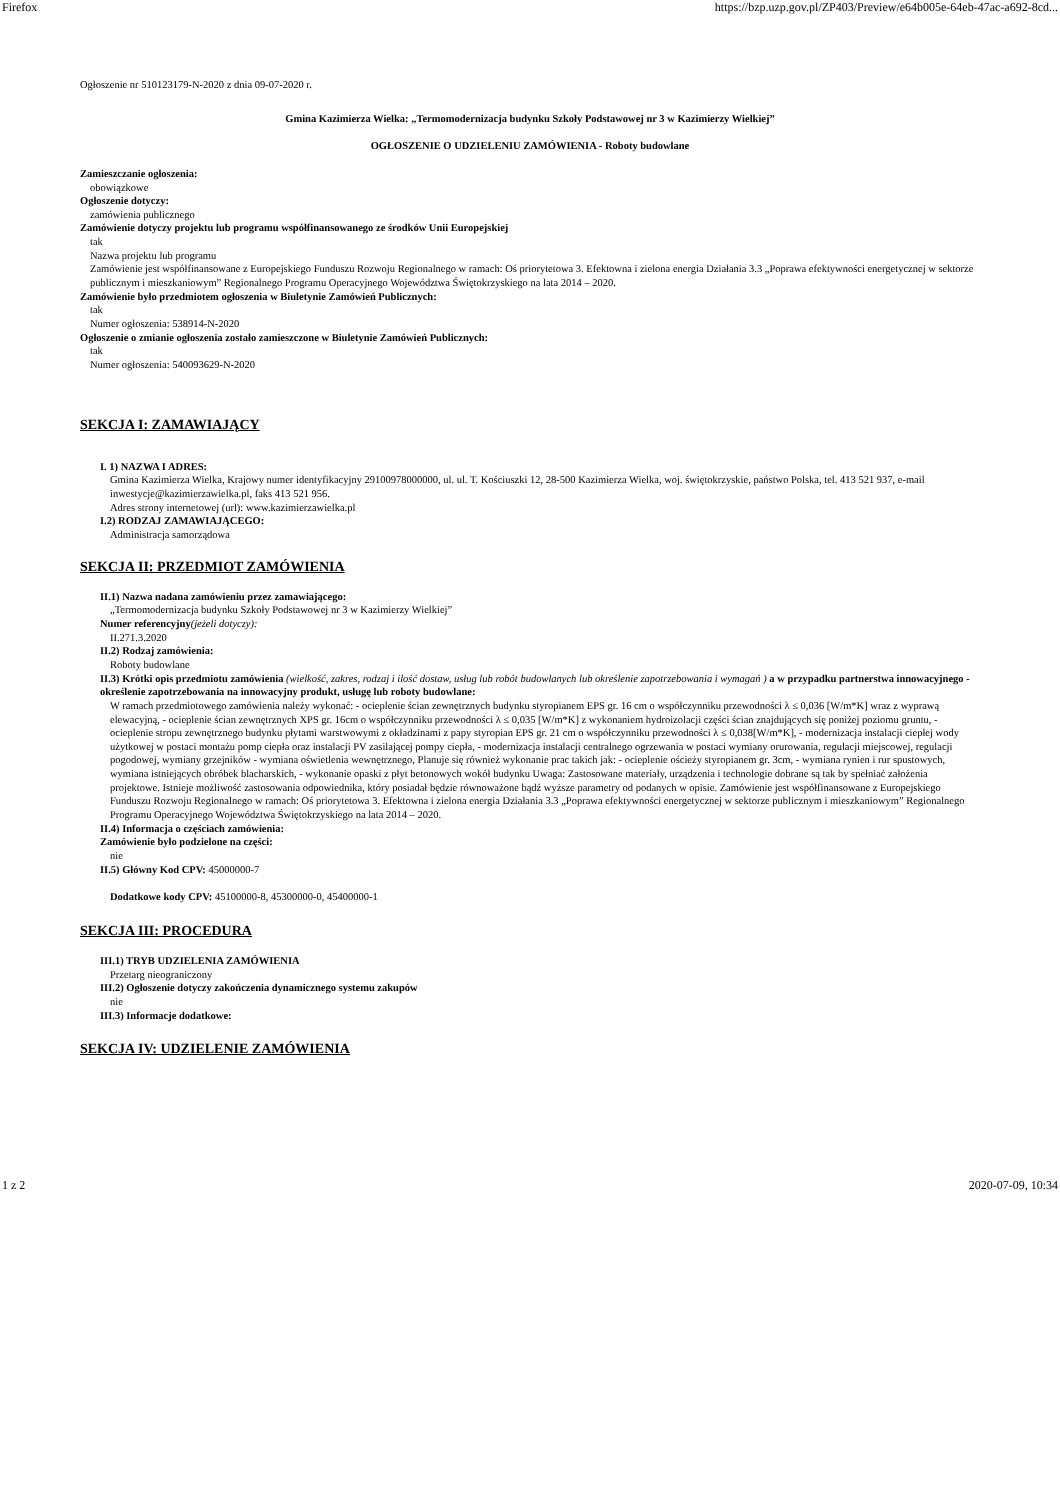Firefox https://bzp.uzp.gov.pl/ZP403/Preview/e64b005e-64eb-47ac-a692-8cd...
Ogłoszenie nr 510123179-N-2020 z dnia 09-07-2020 r.
Gmina Kazimierza Wielka: „Termomodernizacja budynku Szkoły Podstawowej nr 3 w Kazimierzy Wielkiej”
OGŁOSZENIE O UDZIELENIU ZAMÓWIENIA - Roboty budowlane
Zamieszczanie ogłoszenia:
obowiązkowe
Ogłoszenie dotyczy:
zamówienia publicznego
Zamówienie dotyczy projektu lub programu współfinansowanego ze środków Unii Europejskiej
tak
Nazwa projektu lub programu
Zamówienie jest współfinansowane z Europejskiego Funduszu Rozwoju Regionalnego w ramach: Oś priorytetowa 3. Efektowna i zielona energia Działania 3.3 „Poprawa efektywności energetycznej w sektorze publicznym i mieszkaniowym” Regionalnego Programu Operacyjnego Województwa Świętokrzyskiego na lata 2014 – 2020.
Zamówienie było przedmiotem ogłoszenia w Biuletynie Zamówień Publicznych:
tak
Numer ogłoszenia: 538914-N-2020
Ogłoszenie o zmianie ogłoszenia zostało zamieszczone w Biuletynie Zamówień Publicznych:
tak
Numer ogłoszenia: 540093629-N-2020
SEKCJA I: ZAMAWIAJĄCY
I. 1) NAZWA I ADRES:
Gmina Kazimierza Wielka, Krajowy numer identyfikacyjny 29100978000000, ul. ul. T. Kościuszki 12, 28-500 Kazimierza Wielka, woj. świętokrzyskie, państwo Polska, tel. 413 521 937, e-mail inwestycje@kazimierzawielka.pl, faks 413 521 956.
Adres strony internetowej (url): www.kazimierzawielka.pl
I.2) RODZAJ ZAMAWIAJĄCEGO:
Administracja samorządowa
SEKCJA II: PRZEDMIOT ZAMÓWIENIA
II.1) Nazwa nadana zamówieniu przez zamawiającego:
„Termomodernizacja budynku Szkoły Podstawowej nr 3 w Kazimierzy Wielkiej”
Numer referencyjny(jeżeli dotyczy):
II.271.3.2020
II.2) Rodzaj zamówienia:
Roboty budowlane
II.3) Krótki opis przedmiotu zamówienia (wielkość, zakres, rodzaj i ilość dostaw, usług lub robót budowlanych lub określenie zapotrzebowania i wymagań ) a w przypadku partnerstwa innowacyjnego - określenie zapotrzebowania na innowacyjny produkt, usługę lub roboty budowlane:
W ramach przedmiotowego zamówienia należy wykonać: - ocieplenie ścian zewnętrznych budynku styropianem EPS gr. 16 cm o współczynniku przewodności λ ≤ 0,036 [W/m*K] wraz z wyprawą elewacyjną, - ocieplenie ścian zewnętrznych XPS gr. 16cm o współczynniku przewodności λ ≤ 0,035 [W/m*K] z wykonaniem hydroizolacji części ścian znajdujących się poniżej poziomu gruntu, - ocieplenie stropu zewnętrznego budynku płytami warstwowymi z okładzinami z papy styropian EPS gr. 21 cm o współczynniku przewodności λ ≤ 0,038[W/m*K], - modernizacja instalacji ciepłej wody użytkowej w postaci montażu pomp ciepła oraz instalacji PV zasilającej pompy ciepła, - modernizacja instalacji centralnego ogrzewania w postaci wymiany orurowania, regulacji miejscowej, regulacji pogodowej, wymiany grzejników - wymiana oświetlenia wewnętrznego, Planuje się również wykonanie prac takich jak: - ocieplenie ościeży styropianem gr. 3cm, - wymiana rynien i rur spustowych, wymiana istniejących obróbek blacharskich, - wykonanie opaski z płyt betonowych wokół budynku Uwaga: Zastosowane materiały, urządzenia i technologie dobrane są tak by spełniać założenia projektowe. Istnieje możliwość zastosowania odpowiednika, który posiadał będzie równoważone bądź wyższe parametry od podanych w opisie. Zamówienie jest współfinansowane z Europejskiego Funduszu Rozwoju Regionalnego w ramach: Oś priorytetowa 3. Efektowna i zielona energia Działania 3.3 „Poprawa efektywności energetycznej w sektorze publicznym i mieszkaniowym” Regionalnego Programu Operacyjnego Województwa Świętokrzyskiego na lata 2014 – 2020.
II.4) Informacja o częściach zamówienia:
Zamówienie było podzielone na części:
nie
II.5) Główny Kod CPV: 45000000-7
Dodatkowe kody CPV: 45100000-8, 45300000-0, 45400000-1
SEKCJA III: PROCEDURA
III.1) TRYB UDZIELENIA ZAMÓWIENIA
Przetarg nieograniczony
III.2) Ogłoszenie dotyczy zakończenia dynamicznego systemu zakupów
nie
III.3) Informacje dodatkowe:
SEKCJA IV: UDZIELENIE ZAMÓWIENIA
1 z 2 2020-07-09, 10:34